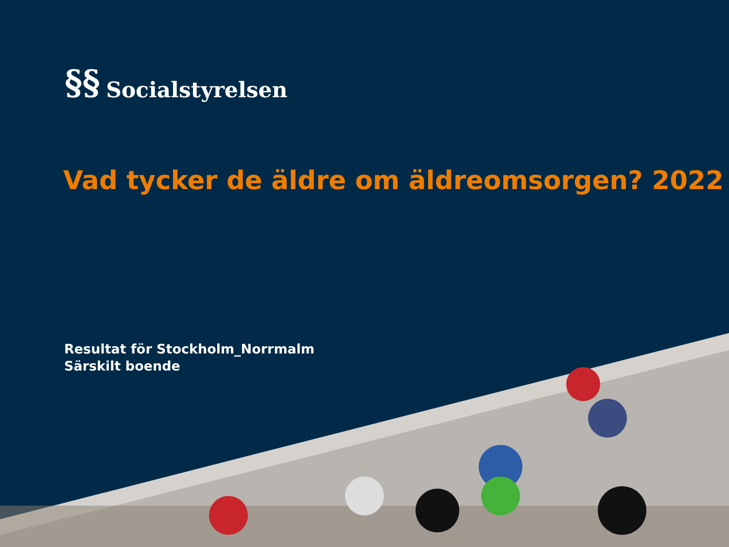§§ Socialstyrelsen
Vad tycker de äldre om äldreomsorgen? 2022
Resultat för Stockholm_Norrmalm
Särskilt boende